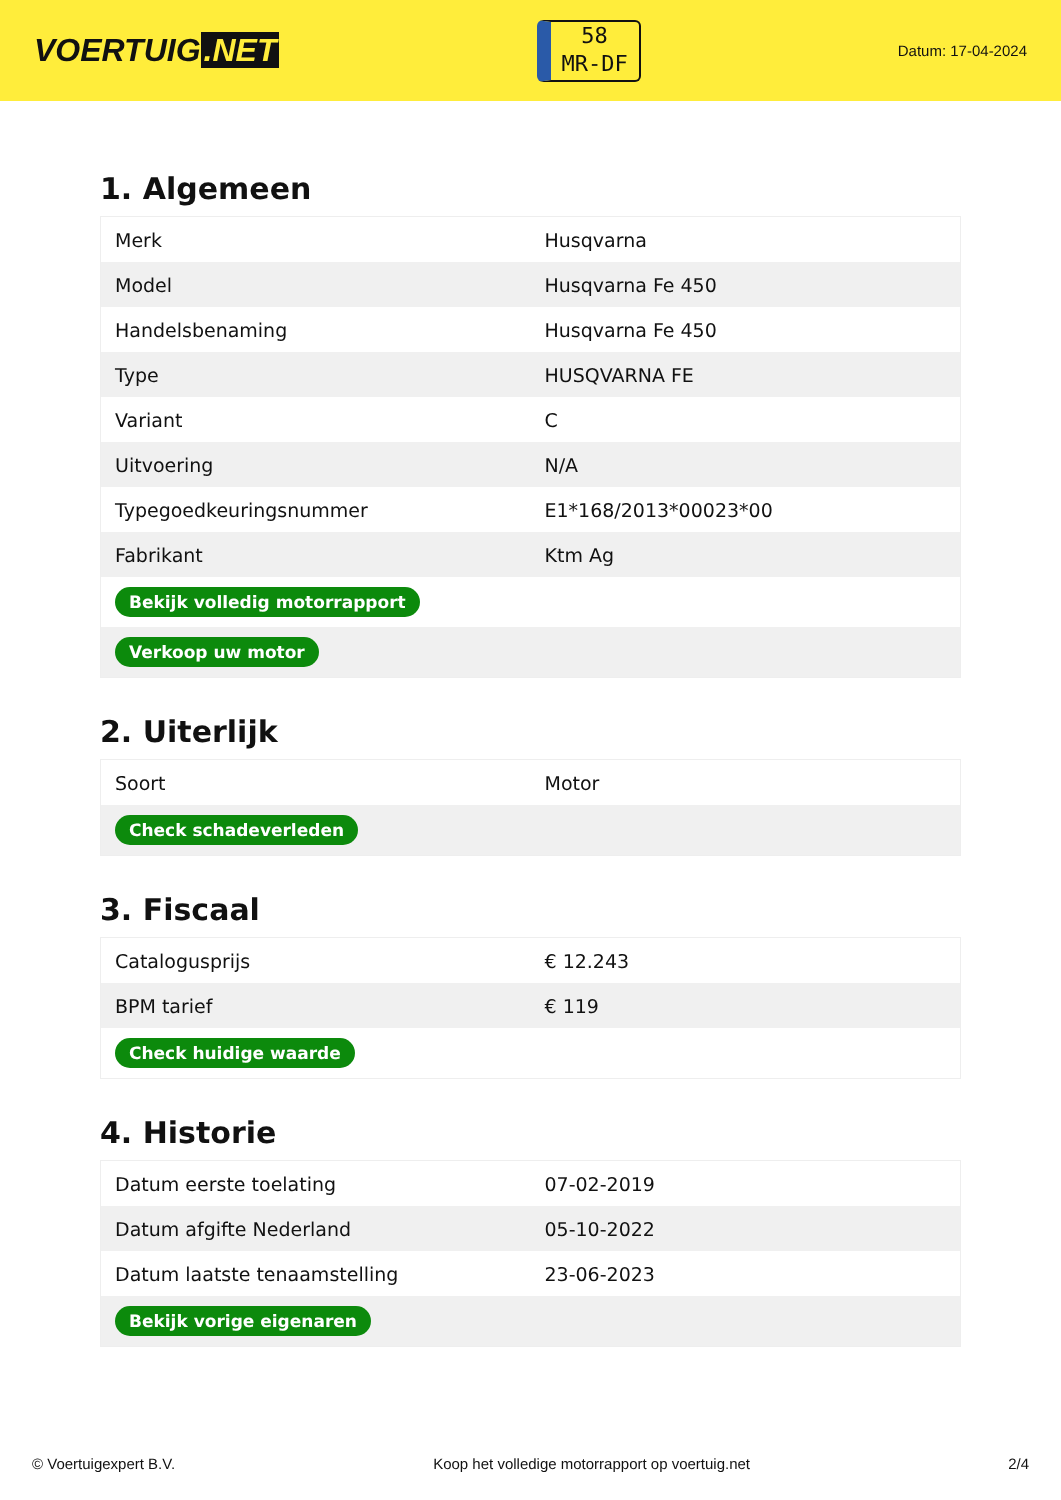VOERTUIG.NET
58
MR-DF
Datum: 17-04-2024
1. Algemeen
| Merk | Husqvarna |
| Model | Husqvarna Fe 450 |
| Handelsbenaming | Husqvarna Fe 450 |
| Type | HUSQVARNA FE |
| Variant | C |
| Uitvoering | N/A |
| Typegoedkeuringsnummer | E1*168/2013*00023*00 |
| Fabrikant | Ktm Ag |
| Bekijk volledig motorrapport | |
| Verkoop uw motor | |
2. Uiterlijk
| Soort | Motor |
| Check schadeverleden | |
3. Fiscaal
| Catalogusprijs | € 12.243 |
| BPM tarief | € 119 |
| Check huidige waarde | |
4. Historie
| Datum eerste toelating | 07-02-2019 |
| Datum afgifte Nederland | 05-10-2022 |
| Datum laatste tenaamstelling | 23-06-2023 |
| Bekijk vorige eigenaren | |
© Voertuigexpert B.V. Koop het volledige motorrapport op voertuig.net 2/4